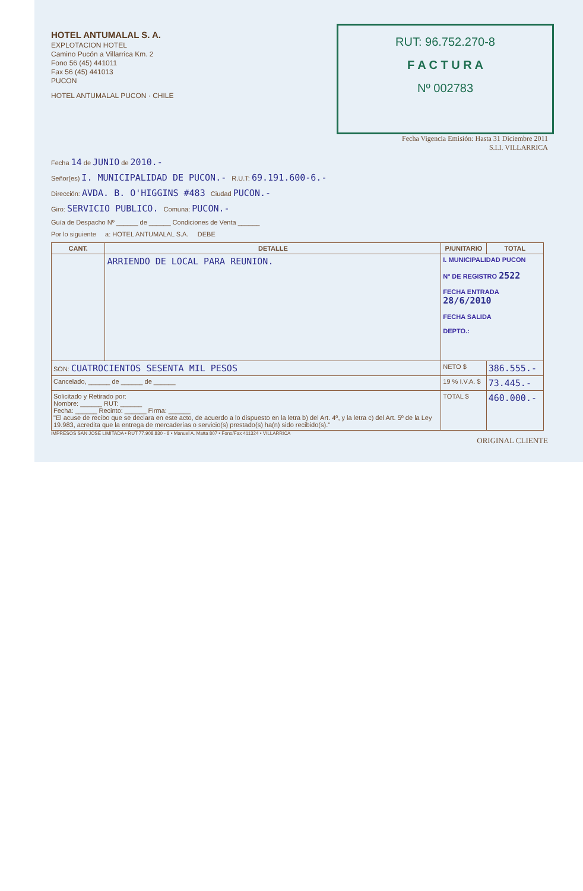HOTEL ANTUMALAL S. A.
EXPLOTACION HOTEL
Camino Pucón a Villarrica Km. 2
Fono 56 (45) 441011
Fax 56 (45) 441013
PUCON
HOTEL ANTUMALAL PUCON · CHILE
RUT: 96.752.270-8
F A C T U R A
Nº 002783
Fecha Vigencia Emisión: Hasta 31 Diciembre 2011
S.I.I. VILLARRICA
Fecha 14 de JUNIO de 2010.-
Señor(es) I. MUNICIPALIDAD DE PUCON.- R.U.T: 69.191.600-6.-
Dirección: AVDA. B. O'HIGGINS #483 Ciudad PUCON.-
Giro: SERVICIO PUBLICO. Comuna: PUCON.-
Guía de Despacho Nº ______ de ______ Condiciones de Venta ______
Por lo siguiente a: HOTEL ANTUMALAL S.A. DEBE
| CANT. | DETALLE | P/UNITARIO | TOTAL |
| --- | --- | --- | --- |
| | ARRIENDO DE LOCAL PARA REUNION. | I. MUNICIPALIDAD PUCON Nº DE REGISTRO 2522 FECHA ENTRADA 28/6/2010 FECHA SALIDA DEPTO.: | |
| SON: CUATROCIENTOS SESENTA MIL PESOS | | NETO $ | 386.555.- |
| Cancelado, ______ de ______ de ______ | | 19 % I.V.A. $ | 73.445.- |
| Solicitado y Retirado por: Nombre: ______ RUT: ______ Fecha: ______ Recinto: ______ Firma: ______ "El acuse de recibo que se declara en este acto, de acuerdo a lo dispuesto en la letra b) del Art. 4º, y la letra c) del Art. 5º de la Ley 19.983, acredita que la entrega de mercaderías o servicio(s) prestado(s) ha(n) sido recibido(s)." | | TOTAL $ | 460.000.- |
IMPRESOS SAN JOSE LIMITADA • RUT 77.908.830 - 8 • Manuel A. Matta 807 • Fono/Fax 411324 • VILLARRICA
ORIGINAL CLIENTE